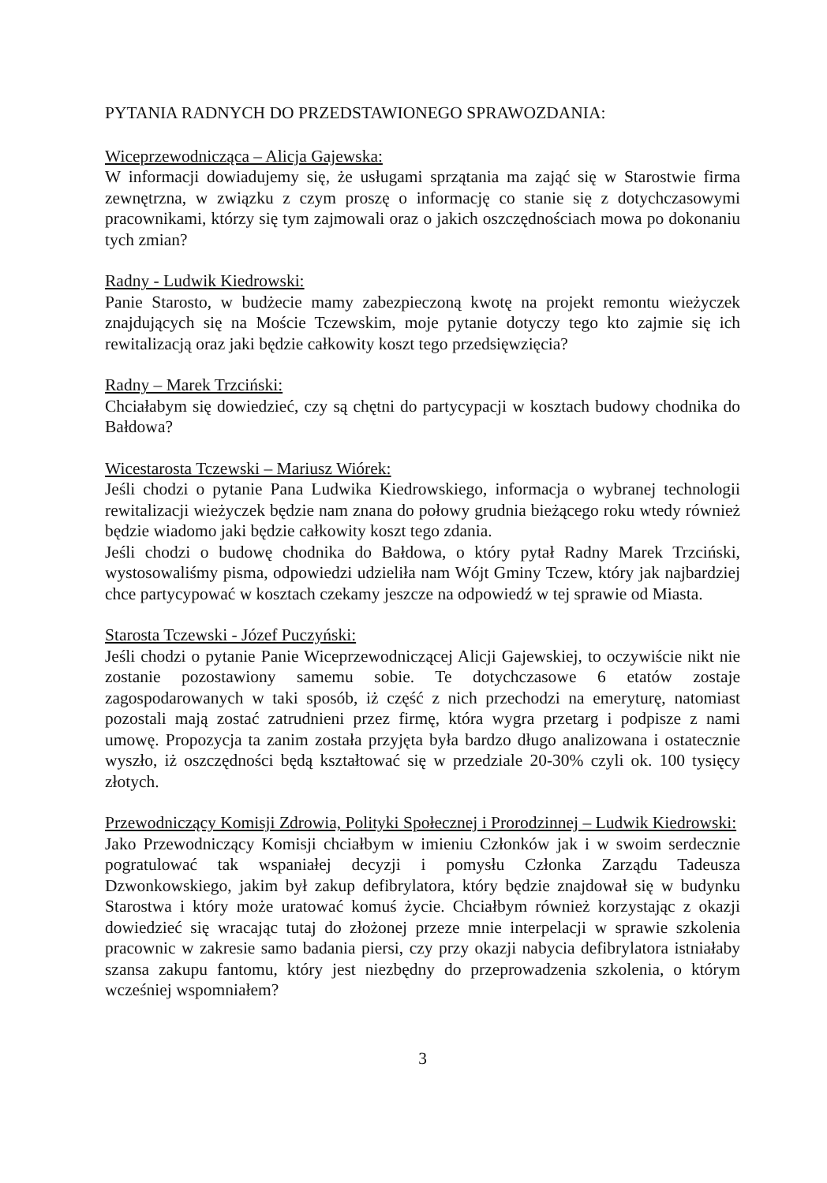PYTANIA RADNYCH DO PRZEDSTAWIONEGO SPRAWOZDANIA:
Wiceprzewodnicząca – Alicja Gajewska:
W informacji dowiadujemy się, że usługami sprzątania ma zająć się w Starostwie firma zewnętrzna, w związku z czym proszę o informację co stanie się z dotychczasowymi pracownikami, którzy się tym zajmowali oraz o jakich oszczędnościach mowa po dokonaniu tych zmian?
Radny - Ludwik Kiedrowski:
Panie Starosto, w budżecie mamy zabezpieczoną kwotę na projekt remontu wieżyczek znajdujących się na Moście Tczewskim, moje pytanie dotyczy tego kto zajmie się ich rewitalizacją oraz jaki będzie całkowity koszt tego przedsięwzięcia?
Radny – Marek Trzciński:
Chciałabym się dowiedzieć, czy są chętni do partycypacji w kosztach budowy chodnika do Bałdowa?
Wicestarosta Tczewski – Mariusz Wiórek:
Jeśli chodzi o pytanie Pana Ludwika Kiedrowskiego, informacja o wybranej technologii rewitalizacji wieżyczek będzie nam znana do połowy grudnia bieżącego roku wtedy również będzie wiadomo jaki będzie całkowity koszt tego zdania.
Jeśli chodzi o budowę chodnika do Bałdowa, o który pytał Radny Marek Trzciński, wystosowaliśmy pisma, odpowiedzi udzieliła nam Wójt Gminy Tczew, który jak najbardziej chce partycypować w kosztach czekamy jeszcze na odpowiedź w tej sprawie od Miasta.
Starosta Tczewski - Józef Puczyński:
Jeśli chodzi o pytanie Panie Wiceprzewodniczącej Alicji Gajewskiej, to oczywiście nikt nie zostanie pozostawiony samemu sobie. Te dotychczasowe 6 etatów zostaje zagospodarowanych w taki sposób, iż część z nich przechodzi na emeryturę, natomiast pozostali mają zostać zatrudnieni przez firmę, która wygra przetarg i podpisze z nami umowę. Propozycja ta zanim została przyjęta była bardzo długo analizowana i ostatecznie wyszło, iż oszczędności będą kształtować się w przedziale 20-30% czyli ok. 100 tysięcy złotych.
Przewodniczący Komisji Zdrowia, Polityki Społecznej i Prorodzinnej – Ludwik Kiedrowski:
Jako Przewodniczący Komisji chciałbym w imieniu Członków jak i w swoim serdecznie pogratulować tak wspaniałej decyzji i pomysłu Członka Zarządu Tadeusza Dzwonkowskiego, jakim był zakup defibrylatora, który będzie znajdował się w budynku Starostwa i który może uratować komuś życie. Chciałbym również korzystając z okazji dowiedzieć się wracając tutaj do złożonej przeze mnie interpelacji w sprawie szkolenia pracownic w zakresie samo badania piersi, czy przy okazji nabycia defibrylatora istniałaby szansa zakupu fantomu, który jest niezbędny do przeprowadzenia szkolenia, o którym wcześniej wspomniałem?
3